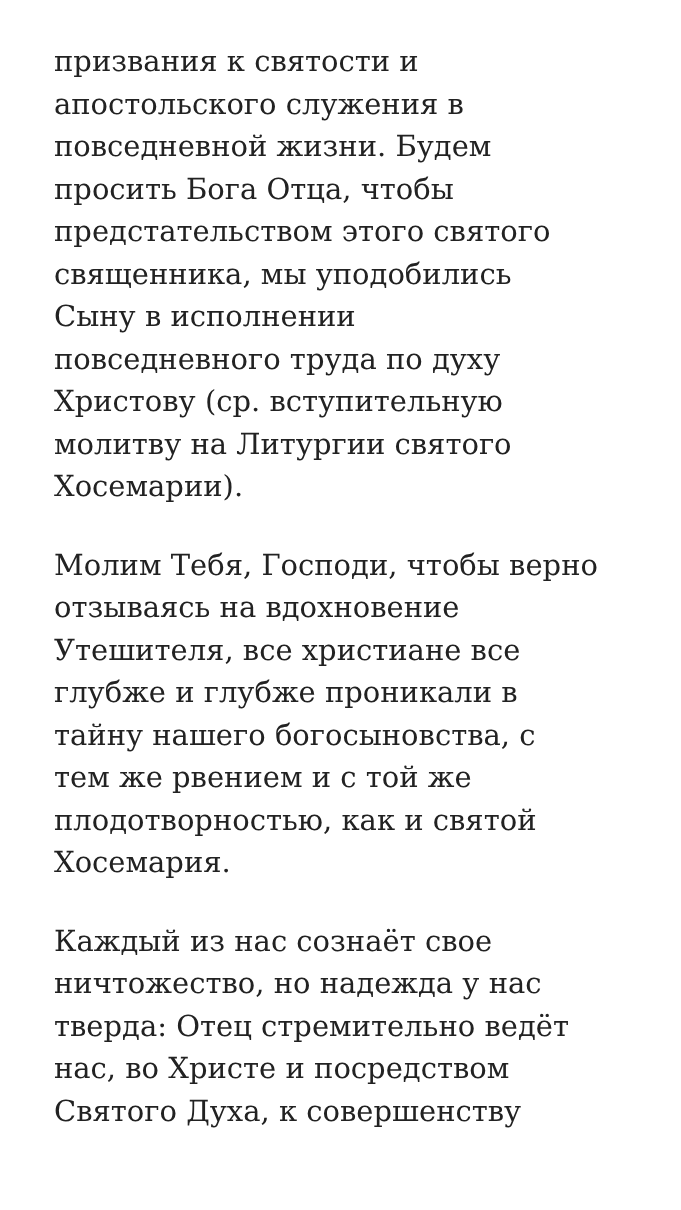призвания к святости и
апостольского служения в
повседневной жизни. Будем
просить Бога Отца, чтобы
предстательством этого святого
священника, мы уподобились
Сыну в исполнении
повседневного труда по духу
Христову (ср. вступительную
молитву на Литургии святого
Хосемарии).
Молим Тебя, Господи, чтобы верно
отзываясь на вдохновение
Утешителя, все христиане все
глубже и глубже проникали в
тайну нашего богосыновства, с
тем же рвением и с той же
плодотворностью, как и святой
Хосемария.
Каждый из нас сознаёт свое
ничтожество, но надежда у нас
тверда: Отец стремительно ведёт
нас, во Христе и посредством
Святого Духа, к совершенству